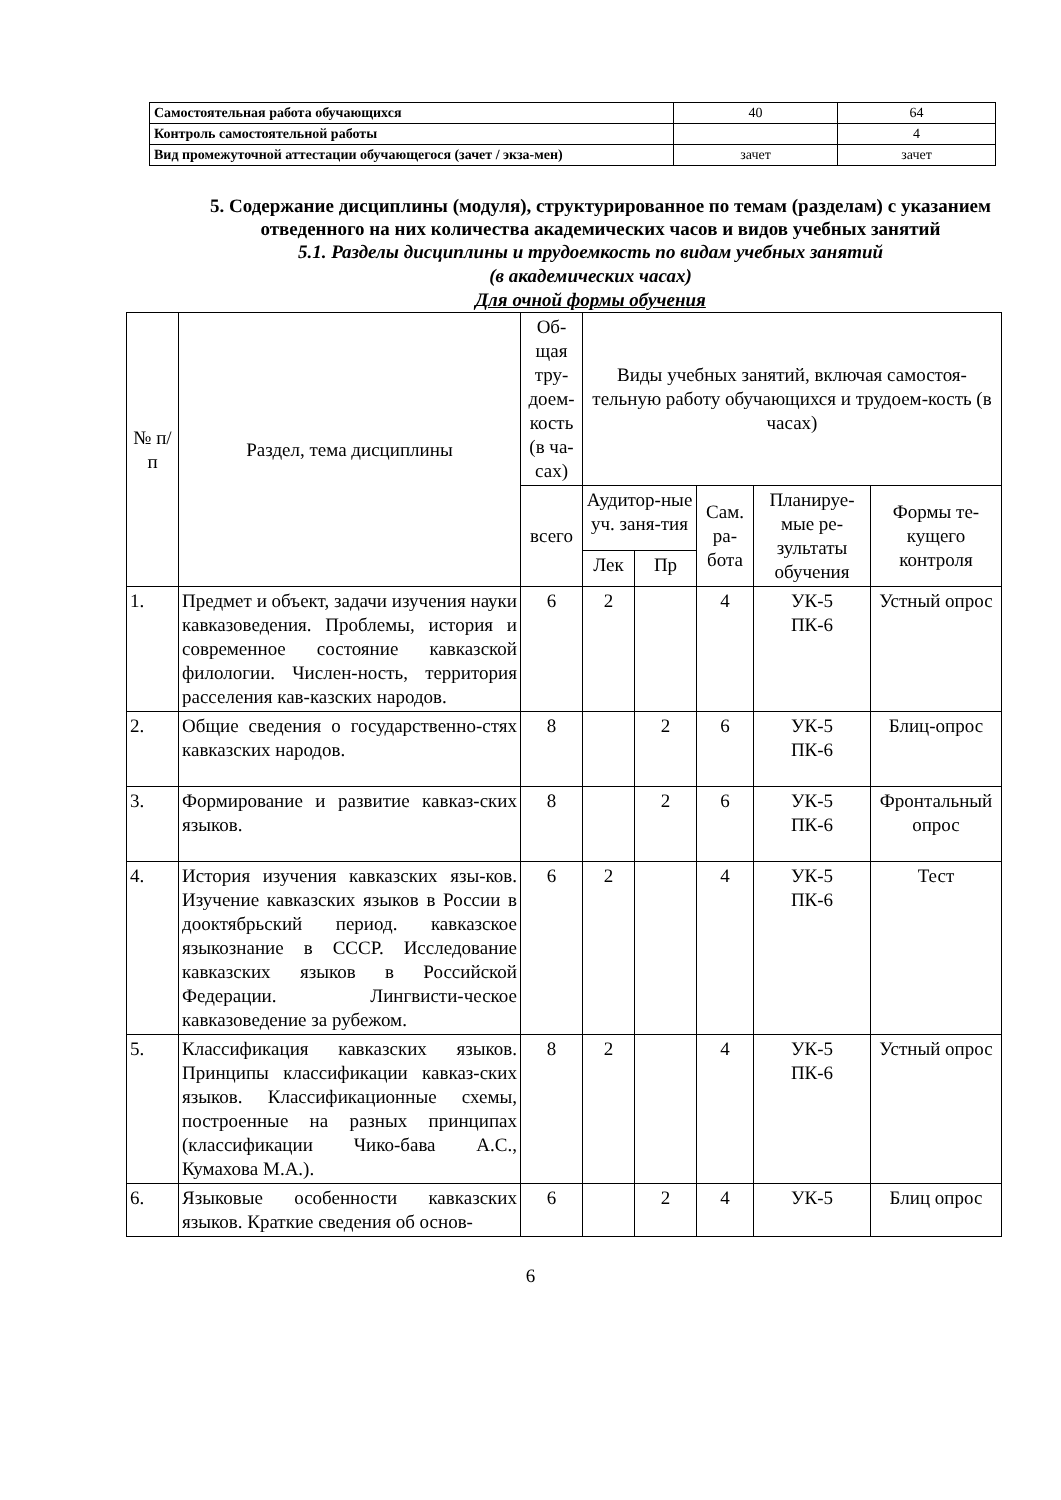| Самостоятельная работа обучающихся | 40 | 64 |
| Контроль самостоятельной работы | | 4 |
| Вид промежуточной аттестации обучающегося (зачет / экза-мен) | зачет | зачет |
5. Содержание дисциплины (модуля), структурированное по темам (разделам) с указанием отведенного на них количества академических часов и видов учебных занятий
5.1. Разделы дисциплины и трудоемкость по видам учебных занятий
(в академических часах)
Для очной формы обучения
| № п/п | Раздел, тема дисциплины | Об-щая тру-доем-кость (в ча-сах) | Виды учебных занятий, включая самостоя-тельную работу обучающихся и трудоем-кость (в часах) | | | | |
| --- | --- | --- | --- | --- | --- | --- | --- |
| | | всего | Аудитор-ные уч. заня-тия | | Сам. ра-бота | Планируе-мые ре-зультаты обучения | Формы те-кущего контроля |
| | | | Лек | Пр | | | |
| 1. | Предмет и объект, задачи изучения науки кавказоведения. Проблемы, история и современное состояние кавказской филологии. Числен-ность, территория расселения кав-казских народов. | 6 | 2 | | 4 | УК-5 ПК-6 | Устный опрос |
| 2. | Общие сведения о государственно-стях кавказских народов. | 8 | | 2 | 6 | УК-5 ПК-6 | Блиц-опрос |
| 3. | Формирование и развитие кавказ-ских языков. | 8 | | 2 | 6 | УК-5 ПК-6 | Фронтальный опрос |
| 4. | История изучения кавказских язы-ков. Изучение кавказских языков в России в дооктябрьский период. кавказское языкознание в СССР. Исследование кавказских языков в Российской Федерации. Лингвисти-ческое кавказоведение за рубежом. | 6 | 2 | | 4 | УК-5 ПК-6 | Тест |
| 5. | Классификация кавказских языков. Принципы классификации кавказ-ских языков. Классификационные схемы, построенные на разных принципах (классификации Чико-бава А.С., Кумахова М.А.). | 8 | 2 | | 4 | УК-5 ПК-6 | Устный опрос |
| 6. | Языковые особенности кавказских языков. Краткие сведения об основ- | 6 | | 2 | 4 | УК-5 | Блиц опрос |
6